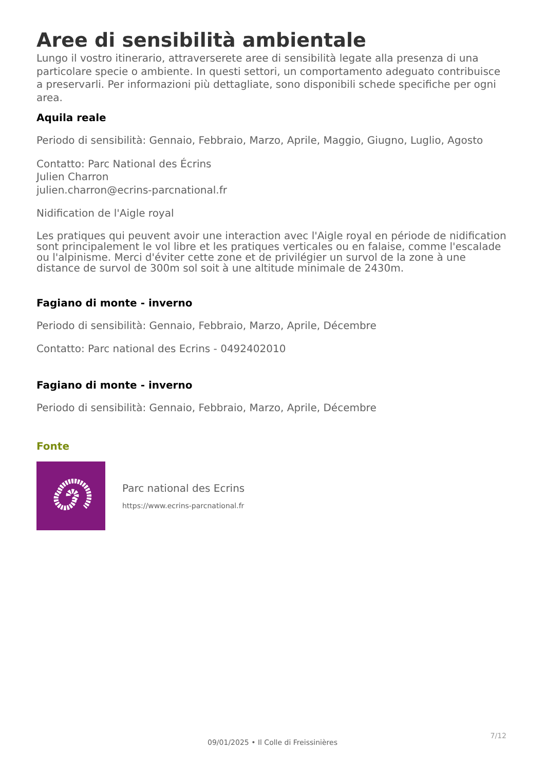Aree di sensibilità ambientale
Lungo il vostro itinerario, attraverserete aree di sensibilità legate alla presenza di una particolare specie o ambiente. In questi settori, un comportamento adeguato contribuisce a preservarli. Per informazioni più dettagliate, sono disponibili schede specifiche per ogni area.
Aquila reale
Periodo di sensibilità: Gennaio, Febbraio, Marzo, Aprile, Maggio, Giugno, Luglio, Agosto
Contatto: Parc National des Écrins
Julien Charron
julien.charron@ecrins-parcnational.fr
Nidification de l'Aigle royal
Les pratiques qui peuvent avoir une interaction avec l'Aigle royal en période de nidification sont principalement le vol libre et les pratiques verticales ou en falaise, comme l'escalade ou l'alpinisme. Merci d'éviter cette zone et de privilégier un survol de la zone à une distance de survol de 300m sol soit à une altitude minimale de 2430m.
Fagiano di monte - inverno
Periodo di sensibilità: Gennaio, Febbraio, Marzo, Aprile, Décembre
Contatto: Parc national des Ecrins - 0492402010
Fagiano di monte - inverno
Periodo di sensibilità: Gennaio, Febbraio, Marzo, Aprile, Décembre
Fonte
Parc national des Ecrins
https://www.ecrins-parcnational.fr
7/12
09/01/2025 • Il Colle di Freissinières